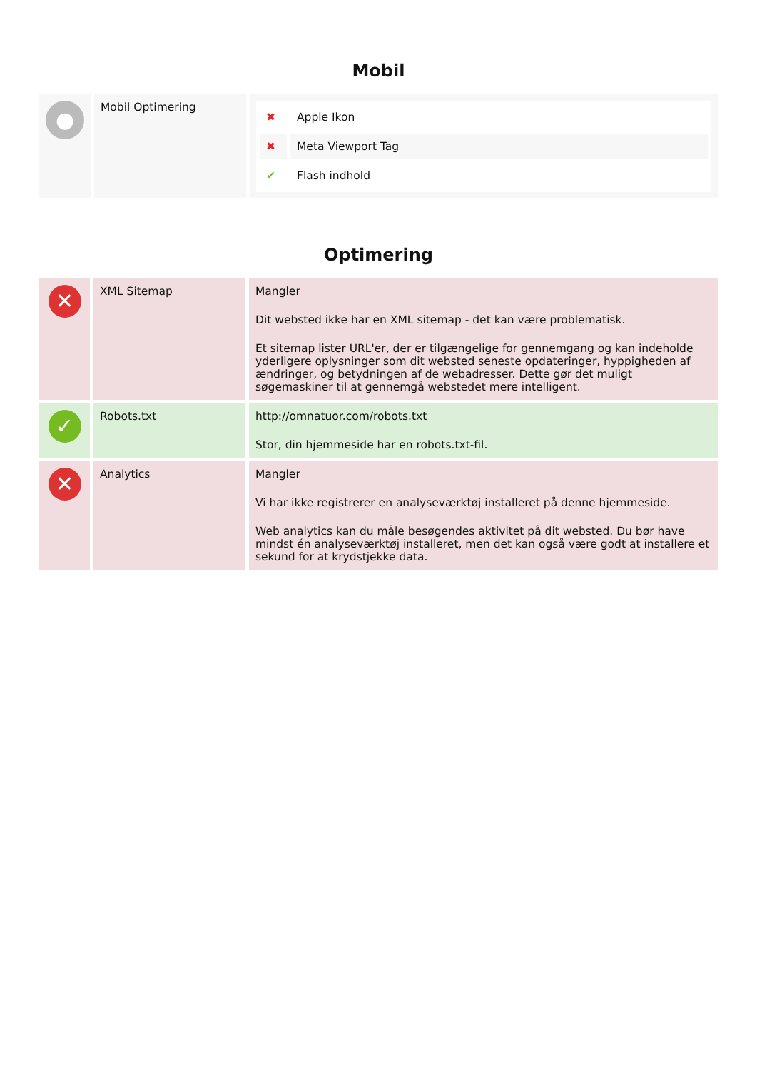Mobil
| ● | Mobil Optimering | / ✖ / Apple Ikon / / ✖ / Meta Viewport Tag / / ✔ / Flash indhold / |
Optimering
| ✕ | XML Sitemap | Mangler Dit websted ikke har en XML sitemap - det kan være problematisk. Et sitemap lister URL'er, der er tilgængelige for gennemgang og kan indeholde yderligere oplysninger som dit websted seneste opdateringer, hyppigheden af ændringer, og betydningen af de webadresser. Dette gør det muligt søgemaskiner til at gennemgå webstedet mere intelligent. |
| ✓ | Robots.txt | http://omnatuor.com/robots.txt Stor, din hjemmeside har en robots.txt-fil. |
| ✕ | Analytics | Mangler Vi har ikke registrerer en analyseværktøj installeret på denne hjemmeside. Web analytics kan du måle besøgendes aktivitet på dit websted. Du bør have mindst én analyseværktøj installeret, men det kan også være godt at installere et sekund for at krydstjekke data. |